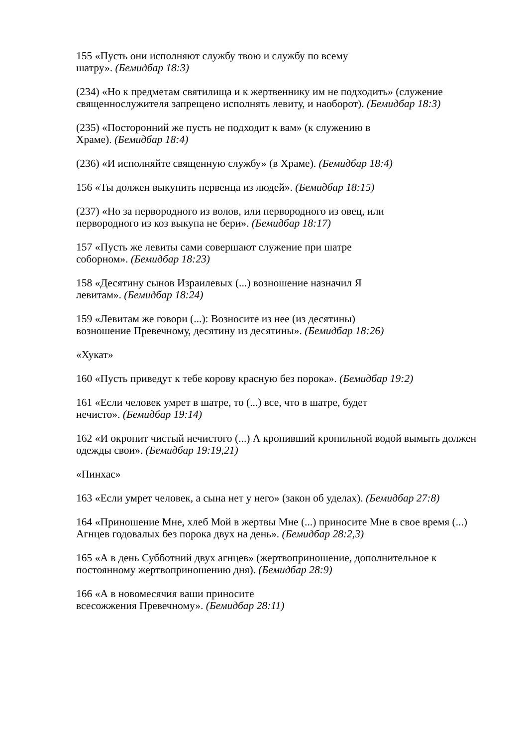155 «Пусть они исполняют службу твою и службу по всему
шатру». (Бемидбар 18:3)
(234) «Но к предметам святилища и к жертвеннику им не подходить» (служение священнослужителя запрещено исполнять левиту, и наоборот). (Бемидбар 18:3)
(235) «Посторонний же пусть не подходит к вам» (к служению в
Храме). (Бемидбар 18:4)
(236) «И исполняйте священную службу» (в Храме). (Бемидбар 18:4)
156 «Ты должен выкупить первенца из людей». (Бемидбар 18:15)
(237) «Но за первородного из волов, или первородного из овец, или
первородного из коз выкупа не бери». (Бемидбар 18:17)
157 «Пусть же левиты сами совершают служение при шатре
соборном». (Бемидбар 18:23)
158 «Десятину сынов Израилевых (...) возношение назначил Я
левитам». (Бемидбар 18:24)
159 «Левитам же говори (...): Возносите из нее (из десятины)
возношение Превечному, десятину из десятины». (Бемидбар 18:26)
«Хукат»
160 «Пусть приведут к тебе корову красную без порока». (Бемидбар 19:2)
161 «Если человек умрет в шатре, то (...) все, что в шатре, будет
нечисто». (Бемидбар 19:14)
162 «И окропит чистый нечистого (...) А кропивший кропильной водой вымыть должен одежды свои». (Бемидбар 19:19,21)
«Пинхас»
163 «Если умрет человек, а сына нет у него» (закон об уделах). (Бемидбар 27:8)
164 «Приношение Мне, хлеб Мой в жертвы Мне (...) приносите Мне в свое время (...) Агнцев годовалых без порока двух на день». (Бемидбар 28:2,3)
165 «А в день Субботний двух агнцев» (жертвоприношение, дополнительное к постоянному жертвоприношению дня). (Бемидбар 28:9)
166 «А в новомесячия ваши приносите
всесожжения Превечному». (Бемидбар 28:11)